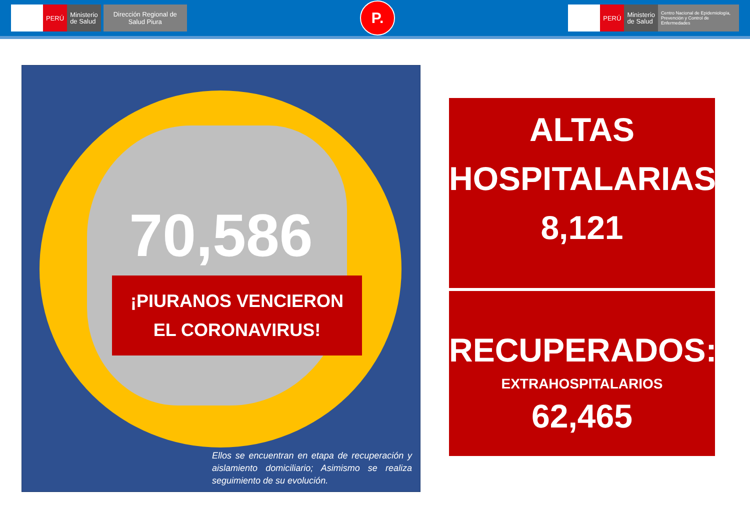PERÚ
Ministerio
de Salud
Dirección Regional de Salud Piura
P.
PERÚ
Ministerio
de Salud
Centro Nacional de Epidemiología, Prevención y Control de Enfermedades
70,586
¡PIURANOS VENCIERON
EL CORONAVIRUS!
Ellos se encuentran en etapa de recuperación y aislamiento domiciliario; Asimismo se realiza seguimiento de su evolución.
ALTAS
HOSPITALARIAS
8,121
RECUPERADOS:
EXTRAHOSPITALARIOS
62,465